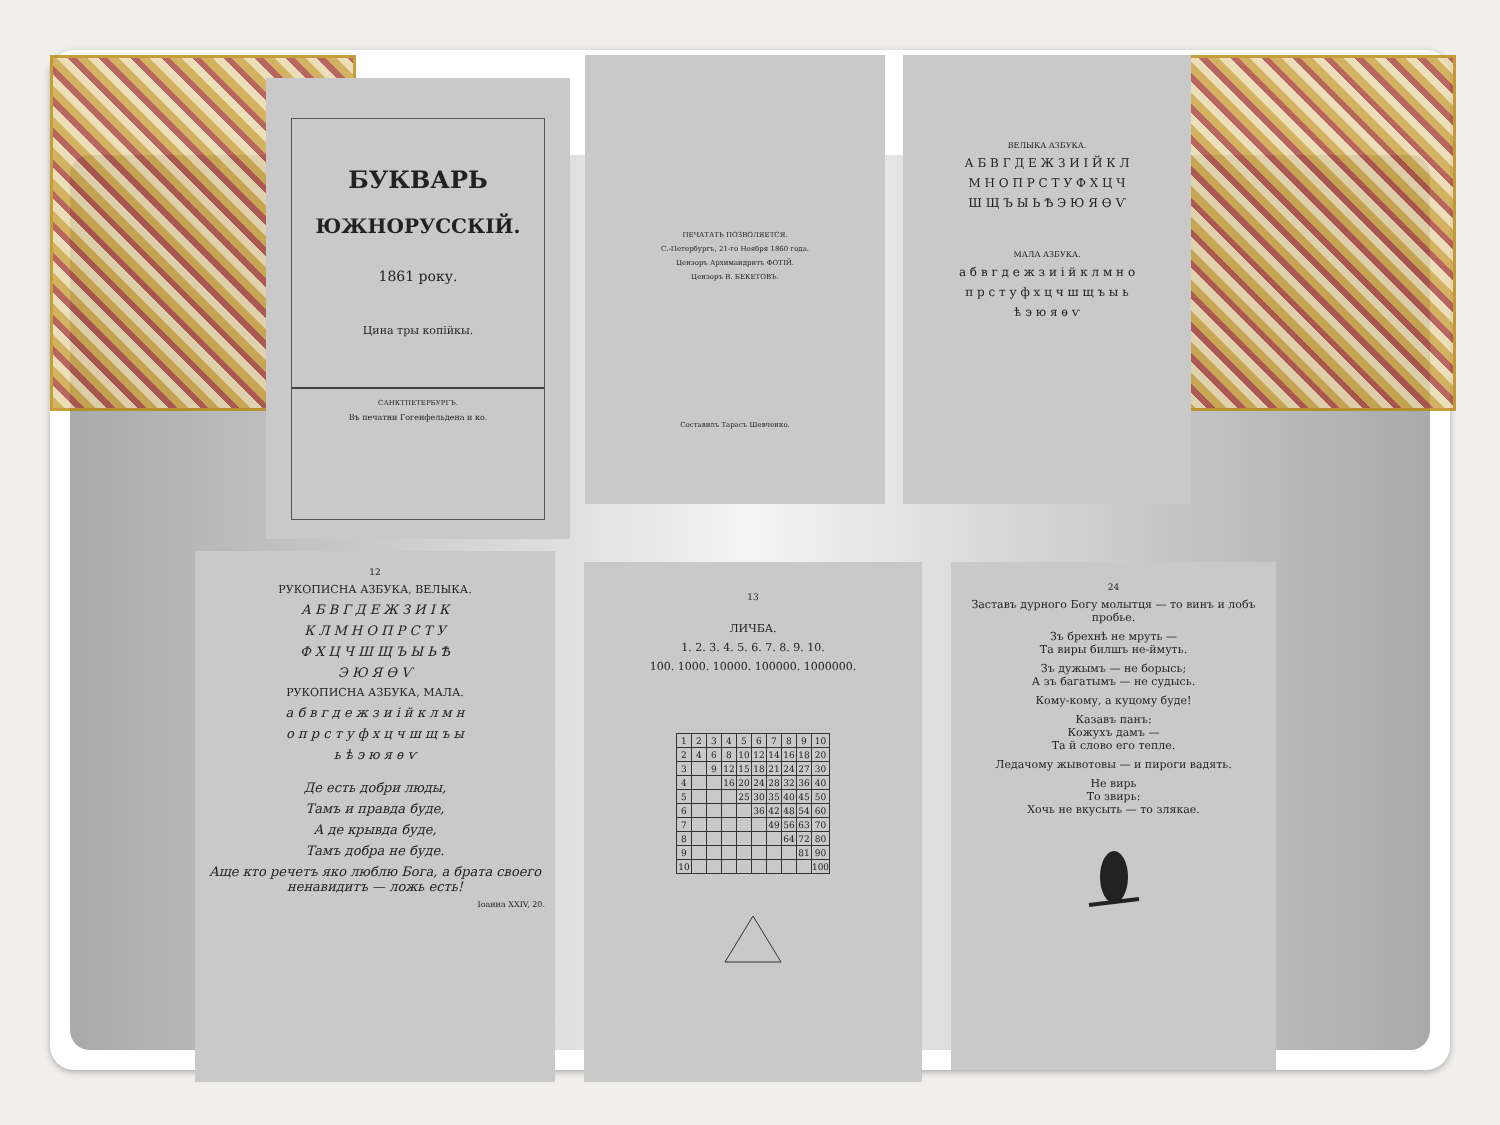БУКВАРЬ
ЮЖНОРУССКІЙ.
1861 року.
Цина тры копійкы.
САНКТПЕТЕРБУРГЪ.
Въ печатни Гогенфельдена и ко.
ПЕЧАТАТЬ ПОЗВОЛЯЕТСЯ.
С.-Петербургъ, 21-го Ноября 1860 года.
Цензоръ Архимандритъ ФОТІЙ.
Цензоръ В. БЕКЕТОВЪ.
Составилъ Тарасъ Шевченко.
ВЕЛЫКА АЗБУКА.
А Б В Г Д Е Ж З И І Й К Л
М Н О П Р С Т У Ф Х Ц Ч
Ш Щ Ъ Ы Ь Ѣ Э Ю Я Ѳ Ѵ
МАЛА АЗБУКА.
а б в г д е ж з и і й к л м н о
п р с т у ф х ц ч ш щ ъ ы ь
ѣ э ю я ѳ ѵ
12
РУКОПИСНА АЗБУКА, ВЕЛЫКА.
А Б В Г Д Е Ж З И І К
К Л М Н О П Р С Т У
Ф Х Ц Ч Ш Щ Ъ Ы Ь Ѣ
Э Ю Я Ѳ Ѵ
РУКОПИСНА АЗБУКА, МАЛА.
а б в г д е ж з и і й к л м н
о п р с т у ф х ц ч ш щ ъ ы
ь ѣ э ю я ѳ ѵ
Де есть добри люды,
Тамъ и правда буде,
А де крывда буде,
Тамъ добра не буде.
Аще кто речетъ яко люблю Бога, а брата своего ненавидитъ — ложь есть!
Іоанна XXIV, 20.
13
ЛИЧБА.
1. 2. 3. 4. 5. 6. 7. 8. 9. 10.
100. 1000. 10000. 100000. 1000000.
| 1 | 2 | 3 | 4 | 5 | 6 | 7 | 8 | 9 | 10 |
| 2 | 4 | 6 | 8 | 10 | 12 | 14 | 16 | 18 | 20 |
| 3 | | 9 | 12 | 15 | 18 | 21 | 24 | 27 | 30 |
| 4 | | | 16 | 20 | 24 | 28 | 32 | 36 | 40 |
| 5 | | | | 25 | 30 | 35 | 40 | 45 | 50 |
| 6 | | | | | 36 | 42 | 48 | 54 | 60 |
| 7 | | | | | | 49 | 56 | 63 | 70 |
| 8 | | | | | | | 64 | 72 | 80 |
| 9 | | | | | | | | 81 | 90 |
| 10 | | | | | | | | | 100 |
24
Заставъ дурного Богу молытця — то винъ и лобъ пробье.
Зъ брехнѣ не мруть —
Та виры билшъ не-ймуть.
Зъ дужымъ — не борысь;
А зъ багатымъ — не судысь.
Кому-кому, а куцому буде!
Казавъ панъ:
Кожухъ дамъ —
Та й слово его тепле.
Ледачому жывотовы — и пироги вадять.
Не вирь
То звирь:
Хочь не вкусыть — то злякае.